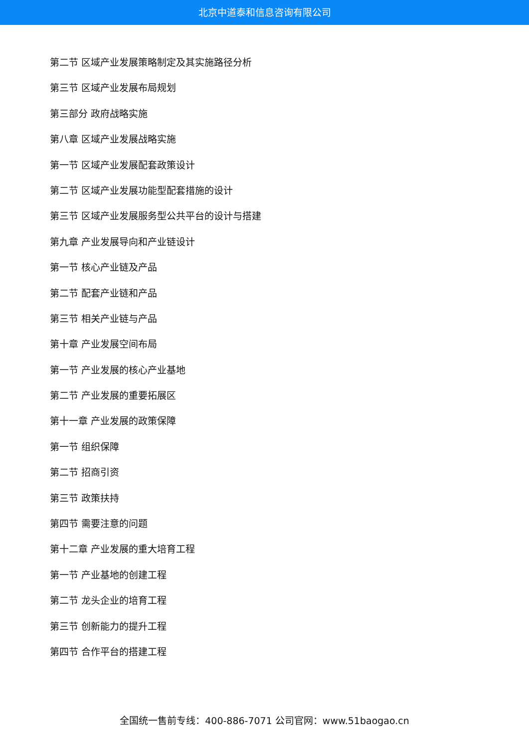北京中道泰和信息咨询有限公司
第二节 区域产业发展策略制定及其实施路径分析
第三节 区域产业发展布局规划
第三部分 政府战略实施
第八章 区域产业发展战略实施
第一节 区域产业发展配套政策设计
第二节 区域产业发展功能型配套措施的设计
第三节 区域产业发展服务型公共平台的设计与搭建
第九章 产业发展导向和产业链设计
第一节 核心产业链及产品
第二节 配套产业链和产品
第三节 相关产业链与产品
第十章 产业发展空间布局
第一节 产业发展的核心产业基地
第二节 产业发展的重要拓展区
第十一章 产业发展的政策保障
第一节 组织保障
第二节 招商引资
第三节 政策扶持
第四节 需要注意的问题
第十二章 产业发展的重大培育工程
第一节 产业基地的创建工程
第二节 龙头企业的培育工程
第三节 创新能力的提升工程
第四节 合作平台的搭建工程
全国统一售前专线：400-886-7071 公司官网：www.51baogao.cn